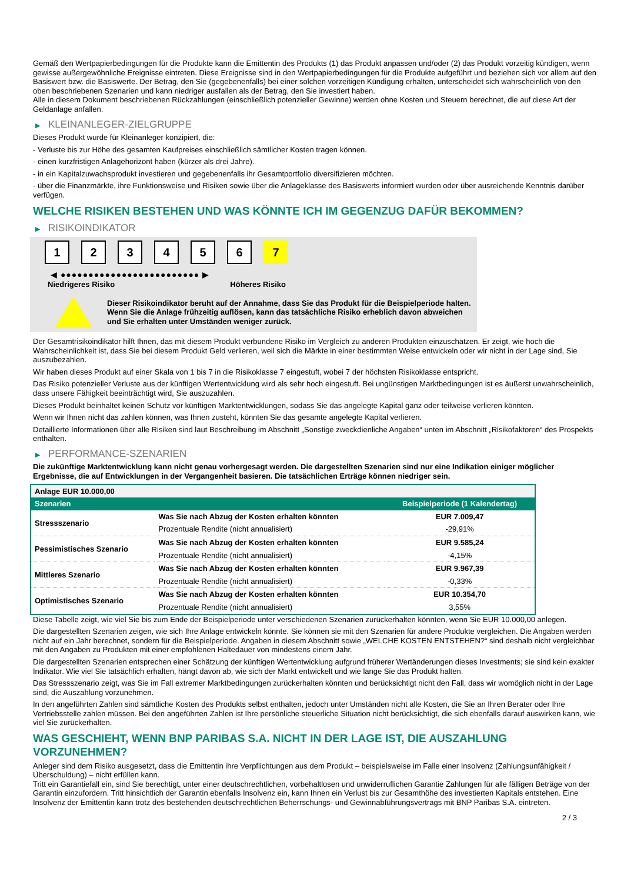Gemäß den Wertpapierbedingungen für die Produkte kann die Emittentin des Produkts (1) das Produkt anpassen und/oder (2) das Produkt vorzeitig kündigen, wenn gewisse außergewöhnliche Ereignisse eintreten. Diese Ereignisse sind in den Wertpapierbedingungen für die Produkte aufgeführt und beziehen sich vor allem auf den Basiswert bzw. die Basiswerte. Der Betrag, den Sie (gegebenenfalls) bei einer solchen vorzeitigen Kündigung erhalten, unterscheidet sich wahrscheinlich von den oben beschriebenen Szenarien und kann niedriger ausfallen als der Betrag, den Sie investiert haben.
Alle in diesem Dokument beschriebenen Rückzahlungen (einschließlich potenzieller Gewinne) werden ohne Kosten und Steuern berechnet, die auf diese Art der Geldanlage anfallen.
▶ KLEINANLEGER-ZIELGRUPPE
Dieses Produkt wurde für Kleinanleger konzipiert, die:
- Verluste bis zur Höhe des gesamten Kaufpreises einschließlich sämtlicher Kosten tragen können.
- einen kurzfristigen Anlagehorizont haben (kürzer als drei Jahre).
- in ein Kapitalzuwachsprodukt investieren und gegebenenfalls ihr Gesamtportfolio diversifizieren möchten.
- über die Finanzmärkte, ihre Funktionsweise und Risiken sowie über die Anlageklasse des Basiswerts informiert wurden oder über ausreichende Kenntnis darüber verfügen.
WELCHE RISIKEN BESTEHEN UND WAS KÖNNTE ICH IM GEGENZUG DAFÜR BEKOMMEN?
▶ RISIKOINDIKATOR
1 2 3 4 5 6 7
◀ ●●●●●●●●●●●●●●●●●●●●●●●●● ▶
Niedrigeres Risiko Höheres Risiko
Dieser Risikoindikator beruht auf der Annahme, dass Sie das Produkt für die Beispielperiode halten.
Wenn Sie die Anlage frühzeitig auflösen, kann das tatsächliche Risiko erheblich davon abweichen und Sie erhalten unter Umständen weniger zurück.
Der Gesamtrisikoindikator hilft Ihnen, das mit diesem Produkt verbundene Risiko im Vergleich zu anderen Produkten einzuschätzen. Er zeigt, wie hoch die Wahrscheinlichkeit ist, dass Sie bei diesem Produkt Geld verlieren, weil sich die Märkte in einer bestimmten Weise entwickeln oder wir nicht in der Lage sind, Sie auszubezahlen.
Wir haben dieses Produkt auf einer Skala von 1 bis 7 in die Risikoklasse 7 eingestuft, wobei 7 der höchsten Risikoklasse entspricht.
Das Risiko potenzieller Verluste aus der künftigen Wertentwicklung wird als sehr hoch eingestuft. Bei ungünstigen Marktbedingungen ist es äußerst unwahrscheinlich, dass unsere Fähigkeit beeinträchtigt wird, Sie auszuzahlen.
Dieses Produkt beinhaltet keinen Schutz vor künftigen Marktentwicklungen, sodass Sie das angelegte Kapital ganz oder teilweise verlieren könnten.
Wenn wir Ihnen nicht das zahlen können, was Ihnen zusteht, könnten Sie das gesamte angelegte Kapital verlieren.
Detaillierte Informationen über alle Risiken sind laut Beschreibung im Abschnitt „Sonstige zweckdienliche Angaben“ unten im Abschnitt „Risikofaktoren“ des Prospekts enthalten.
▶ PERFORMANCE-SZENARIEN
Die zukünftige Marktentwicklung kann nicht genau vorhergesagt werden. Die dargestellten Szenarien sind nur eine Indikation einiger möglicher Ergebnisse, die auf Entwicklungen in der Vergangenheit basieren. Die tatsächlichen Erträge können niedriger sein.
| Anlage EUR 10.000,00 | | |
| --- | --- | --- |
| Szenarien | | Beispielperiode (1 Kalendertag) |
| Stressszenario | Was Sie nach Abzug der Kosten erhalten könnten | EUR 7.009,47 |
| | Prozentuale Rendite (nicht annualisiert) | -29,91% |
| Pessimistisches Szenario | Was Sie nach Abzug der Kosten erhalten könnten | EUR 9.585,24 |
| | Prozentuale Rendite (nicht annualisiert) | -4,15% |
| Mittleres Szenario | Was Sie nach Abzug der Kosten erhalten könnten | EUR 9.967,39 |
| | Prozentuale Rendite (nicht annualisiert) | -0,33% |
| Optimistisches Szenario | Was Sie nach Abzug der Kosten erhalten könnten | EUR 10.354,70 |
| | Prozentuale Rendite (nicht annualisiert) | 3,55% |
Diese Tabelle zeigt, wie viel Sie bis zum Ende der Beispielperiode unter verschiedenen Szenarien zurückerhalten könnten, wenn Sie EUR 10.000,00 anlegen.
Die dargestellten Szenarien zeigen, wie sich Ihre Anlage entwickeln könnte. Sie können sie mit den Szenarien für andere Produkte vergleichen. Die Angaben werden nicht auf ein Jahr berechnet, sondern für die Beispielperiode. Angaben in diesem Abschnitt sowie „WELCHE KOSTEN ENTSTEHEN?“ sind deshalb nicht vergleichbar mit den Angaben zu Produkten mit einer empfohlenen Haltedauer von mindestens einem Jahr.
Die dargestellten Szenarien entsprechen einer Schätzung der künftigen Wertentwicklung aufgrund früherer Wertänderungen dieses Investments; sie sind kein exakter Indikator. Wie viel Sie tatsächlich erhalten, hängt davon ab, wie sich der Markt entwickelt und wie lange Sie das Produkt halten.
Das Stressszenario zeigt, was Sie im Fall extremer Marktbedingungen zurückerhalten könnten und berücksichtigt nicht den Fall, dass wir womöglich nicht in der Lage sind, die Auszahlung vorzunehmen.
In den angeführten Zahlen sind sämtliche Kosten des Produkts selbst enthalten, jedoch unter Umständen nicht alle Kosten, die Sie an Ihren Berater oder Ihre Vertriebsstelle zahlen müssen. Bei den angeführten Zahlen ist Ihre persönliche steuerliche Situation nicht berücksichtigt, die sich ebenfalls darauf auswirken kann, wie viel Sie zurückerhalten.
WAS GESCHIEHT, WENN BNP PARIBAS S.A. NICHT IN DER LAGE IST, DIE AUSZAHLUNG VORZUNEHMEN?
Anleger sind dem Risiko ausgesetzt, dass die Emittentin ihre Verpflichtungen aus dem Produkt – beispielsweise im Falle einer Insolvenz (Zahlungsunfähigkeit / Überschuldung) – nicht erfüllen kann.
Tritt ein Garantiefall ein, sind Sie berechtigt, unter einer deutschrechtlichen, vorbehaltlosen und unwiderruflichen Garantie Zahlungen für alle fälligen Beträge von der Garantin einzufordern. Tritt hinsichtlich der Garantin ebenfalls Insolvenz ein, kann Ihnen ein Verlust bis zur Gesamthöhe des investierten Kapitals entstehen. Eine Insolvenz der Emittentin kann trotz des bestehenden deutschrechtlichen Beherrschungs- und Gewinnabführungsvertrags mit BNP Paribas S.A. eintreten.
2 / 3